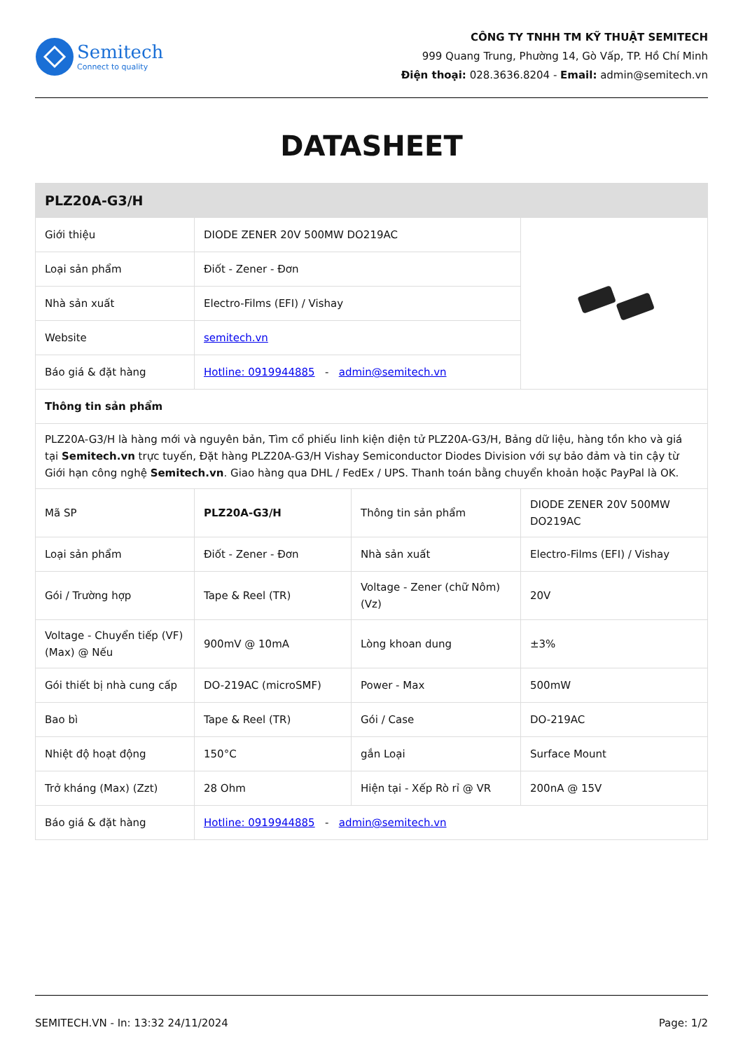Semitech
Connect to quality
CÔNG TY TNHH TM KỸ THUẬT SEMITECH
999 Quang Trung, Phường 14, Gò Vấp, TP. Hồ Chí Minh
Điện thoại: 028.3636.8204 - Email: admin@semitech.vn
DATASHEET
| PLZ20A-G3/H | | | |
| Giới thiệu | DIODE ZENER 20V 500MW DO219AC | | |
| Loại sản phẩm | Điốt - Zener - Đơn | | |
| Nhà sản xuất | Electro-Films (EFI) / Vishay | | |
| Website | semitech.vn | | |
| Báo giá & đặt hàng | Hotline: 0919944885 - admin@semitech.vn | | |
| Thông tin sản phẩm | | | |
| PLZ20A-G3/H là hàng mới và nguyên bản, Tìm cổ phiếu linh kiện điện tử PLZ20A-G3/H, Bảng dữ liệu, hàng tồn kho và giá tại Semitech.vn trực tuyến, Đặt hàng PLZ20A-G3/H Vishay Semiconductor Diodes Division với sự bảo đảm và tin cậy từ Giới hạn công nghệ Semitech.vn . Giao hàng qua DHL / FedEx / UPS. Thanh toán bằng chuyển khoản hoặc PayPal là OK. | | | |
| Mã SP | PLZ20A-G3/H | Thông tin sản phẩm | DIODE ZENER 20V 500MW DO219AC |
| Loại sản phẩm | Điốt - Zener - Đơn | Nhà sản xuất | Electro-Films (EFI) / Vishay |
| Gói / Trường hợp | Tape & Reel (TR) | Voltage - Zener (chữ Nôm) (Vz) | 20V |
| Voltage - Chuyển tiếp (VF) (Max) @ Nếu | 900mV @ 10mA | Lòng khoan dung | ±3% |
| Gói thiết bị nhà cung cấp | DO-219AC (microSMF) | Power - Max | 500mW |
| Bao bì | Tape & Reel (TR) | Gói / Case | DO-219AC |
| Nhiệt độ hoạt động | 150°C | gắn Loại | Surface Mount |
| Trở kháng (Max) (Zzt) | 28 Ohm | Hiện tại - Xếp Rò rỉ @ VR | 200nA @ 15V |
| Báo giá & đặt hàng | Hotline: 0919944885 - admin@semitech.vn | | |
SEMITECH.VN - In: 13:32 24/11/2024 Page: 1/2